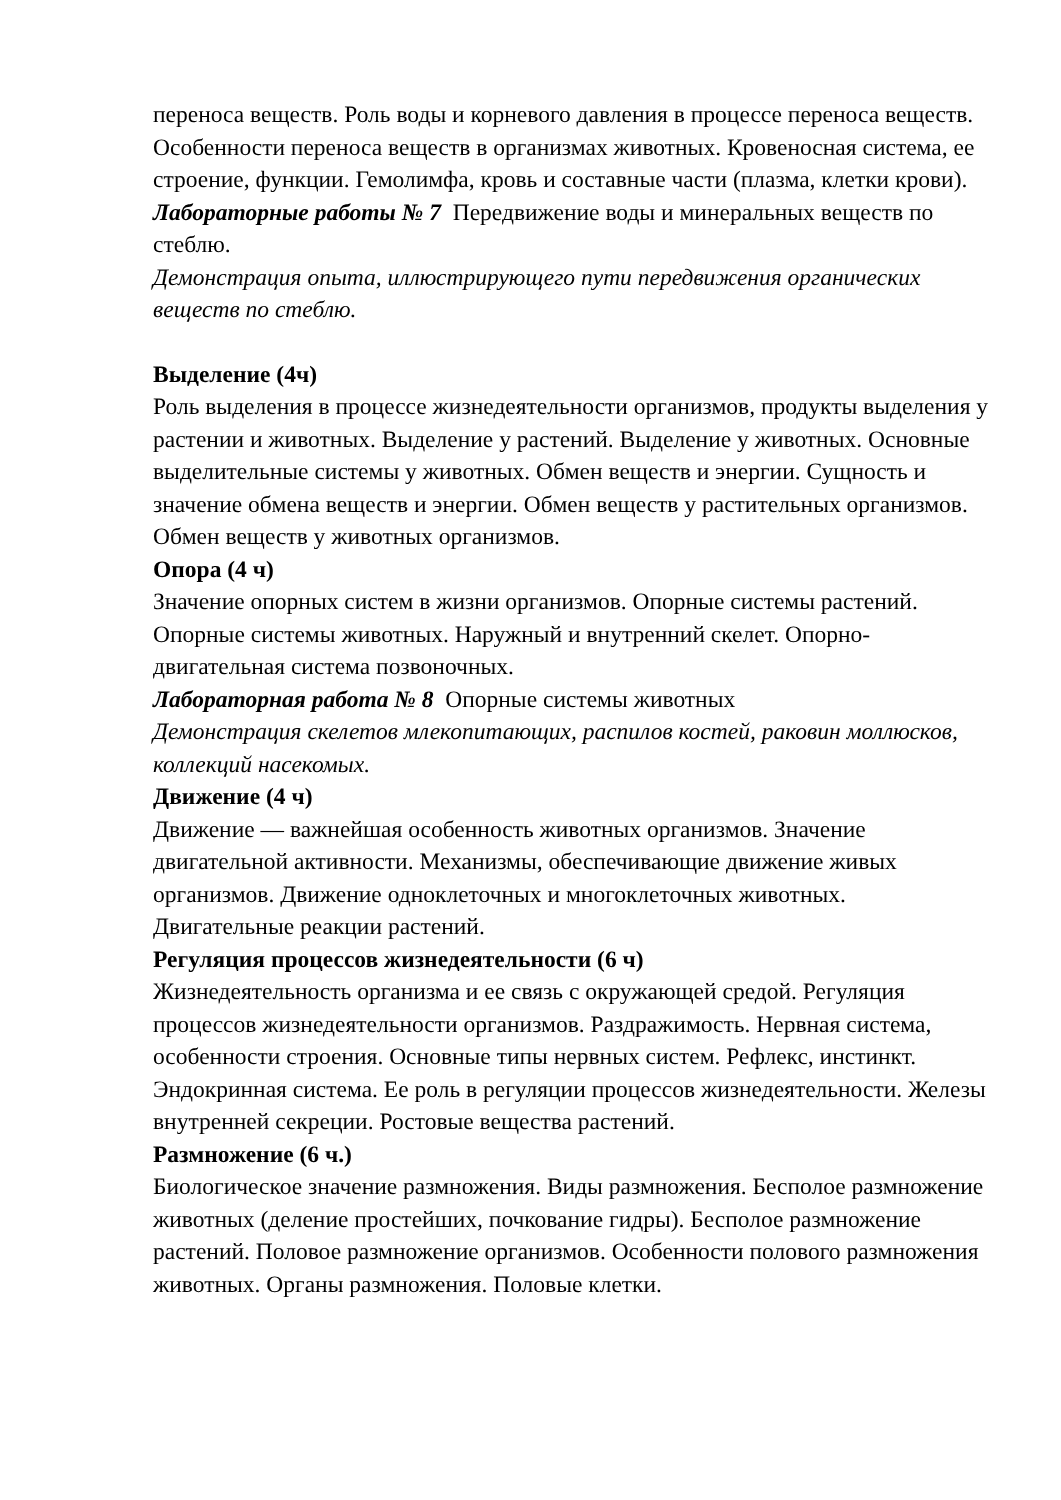переноса веществ. Роль воды и корневого давления в процессе переноса веществ.
Особенности переноса веществ в организмах животных. Кровеносная система, ее строение, функции. Гемолимфа, кровь и составные части (плазма, клетки крови).
Лабораторные работы № 7 Передвижение воды и минеральных веществ по стеблю.
Демонстрация опыта, иллюстрирующего пути передвижения органических веществ по стеблю.
Выделение (4ч)
Роль выделения в процессе жизнедеятельности организмов, продукты выделения у растении и животных. Выделение у растений. Выделение у животных. Основные выделительные системы у животных. Обмен веществ и энергии. Сущность и значение обмена веществ и энергии. Обмен веществ у растительных организмов. Обмен веществ у животных организмов.
Опора (4 ч)
Значение опорных систем в жизни организмов. Опорные системы растений. Опорные системы животных. Наружный и внутренний скелет. Опорно-двигательная система позвоночных.
Лабораторная работа № 8 Опорные системы животных
Демонстрация скелетов млекопитающих, распилов костей, раковин моллюсков, коллекций насекомых.
Движение (4 ч)
Движение — важнейшая особенность животных организмов. Значение двигательной активности. Механизмы, обеспечивающие движение живых организмов. Движение одноклеточных и многоклеточных животных. Двигательные реакции растений.
Регуляция процессов жизнедеятельности (6 ч)
Жизнедеятельность организма и ее связь с окружающей средой. Регуляция процессов жизнедеятельности организмов. Раздражимость. Нервная система, особенности строения. Основные типы нервных систем. Рефлекс, инстинкт. Эндокринная система. Ее роль в регуляции процессов жизнедеятельности. Железы внутренней секреции. Ростовые вещества растений.
Размножение (6 ч.)
Биологическое значение размножения. Виды размножения. Бесполое размножение животных (деление простейших, почкование гидры). Бесполое размножение растений. Половое размножение организмов. Особенности полового размножения животных. Органы размножения. Половые клетки.